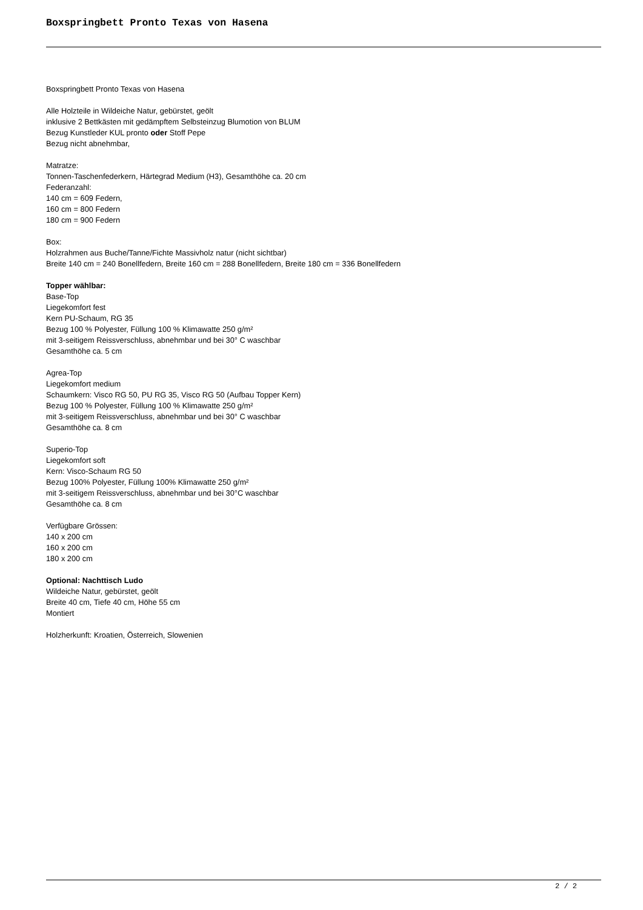Boxspringbett Pronto Texas von Hasena
Boxspringbett Pronto Texas von Hasena
Alle Holzteile in Wildeiche Natur, gebürstet, geölt
inklusive 2 Bettkästen mit gedämpftem Selbsteinzug Blumotion von BLUM
Bezug Kunstleder KUL pronto oder Stoff Pepe
Bezug nicht abnehmbar,
Matratze:
Tonnen-Taschenfederkern, Härtegrad Medium (H3), Gesamthöhe ca. 20 cm
Federanzahl:
140 cm = 609 Federn,
160 cm = 800 Federn
180 cm = 900 Federn
Box:
Holzrahmen aus Buche/Tanne/Fichte Massivholz natur (nicht sichtbar)
Breite 140 cm = 240 Bonellfedern, Breite 160 cm = 288 Bonellfedern, Breite 180 cm = 336 Bonellfedern
Topper wählbar:
Base-Top
Liegekomfort fest
Kern PU-Schaum, RG 35
Bezug 100 % Polyester, Füllung 100 % Klimawatte 250 g/m²
mit 3-seitigem Reissverschluss, abnehmbar und bei 30° C waschbar
Gesamthöhe ca. 5 cm
Agrea-Top
Liegekomfort medium
Schaumkern: Visco RG 50, PU RG 35, Visco RG 50 (Aufbau Topper Kern)
Bezug 100 % Polyester, Füllung 100 % Klimawatte 250 g/m²
mit 3-seitigem Reissverschluss, abnehmbar und bei 30° C waschbar
Gesamthöhe ca. 8 cm
Superio-Top
Liegekomfort soft
Kern: Visco-Schaum RG 50
Bezug 100% Polyester, Füllung 100% Klimawatte 250 g/m²
mit 3-seitigem Reissverschluss, abnehmbar und bei 30°C waschbar
Gesamthöhe ca. 8 cm
Verfügbare Grössen:
140 x 200 cm
160 x 200 cm
180 x 200 cm
Optional: Nachttisch Ludo
Wildeiche Natur, gebürstet, geölt
Breite 40 cm, Tiefe 40 cm, Höhe 55 cm
Montiert
Holzherkunft: Kroatien, Österreich, Slowenien
2 / 2